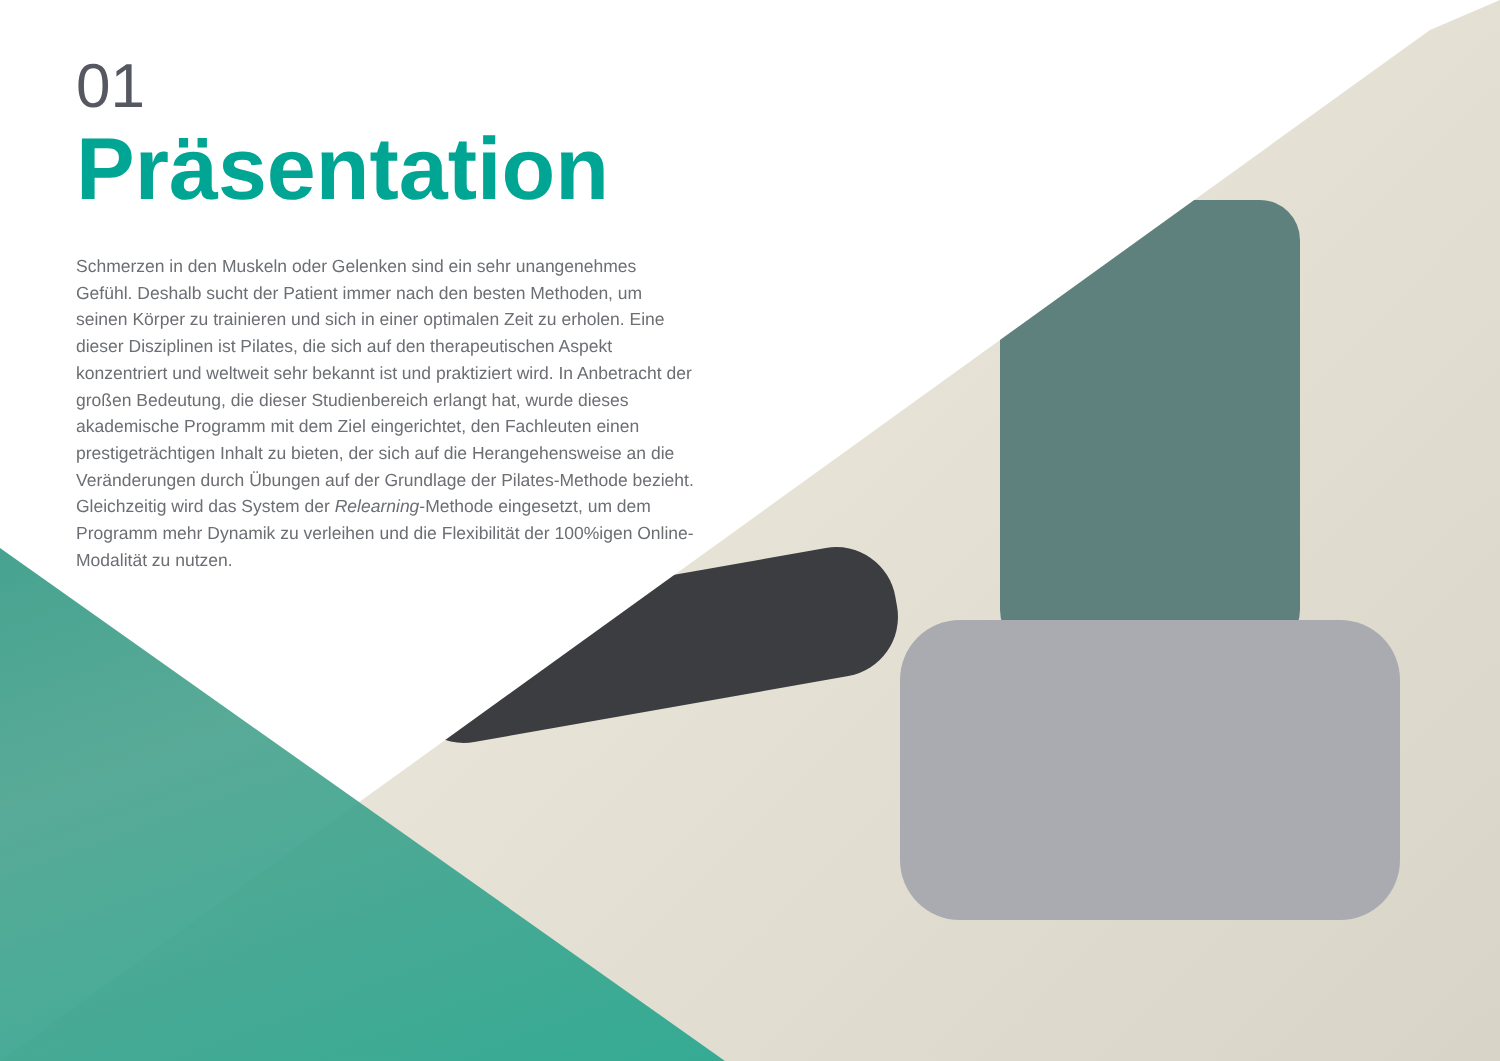01
Präsentation
Schmerzen in den Muskeln oder Gelenken sind ein sehr unangenehmes Gefühl. Deshalb sucht der Patient immer nach den besten Methoden, um seinen Körper zu trainieren und sich in einer optimalen Zeit zu erholen. Eine dieser Disziplinen ist Pilates, die sich auf den therapeutischen Aspekt konzentriert und weltweit sehr bekannt ist und praktiziert wird. In Anbetracht der großen Bedeutung, die dieser Studienbereich erlangt hat, wurde dieses akademische Programm mit dem Ziel eingerichtet, den Fachleuten einen prestigeträchtigen Inhalt zu bieten, der sich auf die Herangehensweise an die Veränderungen durch Übungen auf der Grundlage der Pilates-Methode bezieht. Gleichzeitig wird das System der Relearning-Methode eingesetzt, um dem Programm mehr Dynamik zu verleihen und die Flexibilität der 100%igen Online-Modalität zu nutzen.